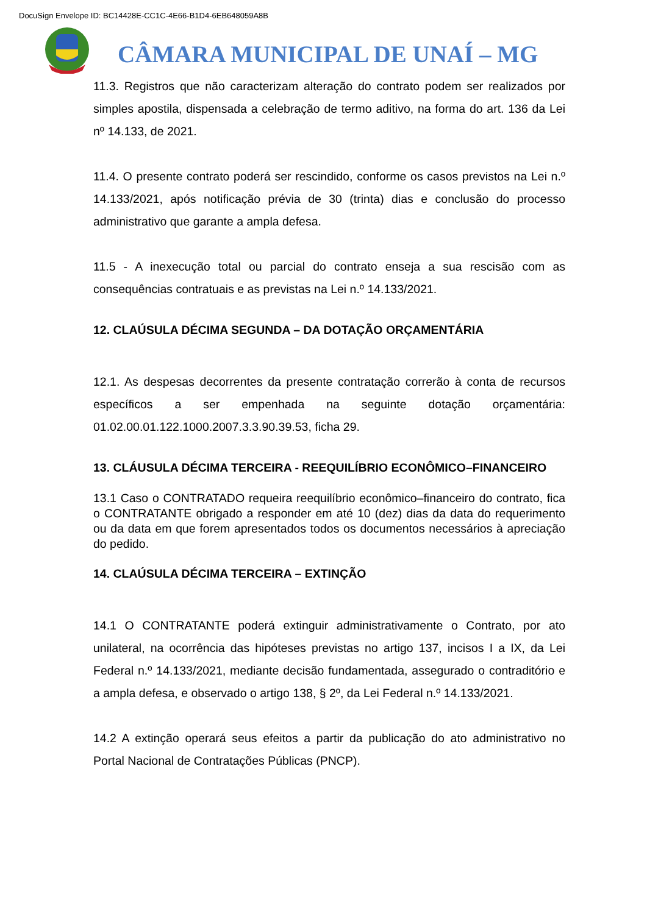DocuSign Envelope ID: BC14428E-CC1C-4E66-B1D4-6EB648059A8B
CÂMARA MUNICIPAL DE UNAÍ – MG
11.3. Registros que não caracterizam alteração do contrato podem ser realizados por simples apostila, dispensada a celebração de termo aditivo, na forma do art. 136 da Lei nº 14.133, de 2021.
11.4. O presente contrato poderá ser rescindido, conforme os casos previstos na Lei n.º 14.133/2021, após notificação prévia de 30 (trinta) dias e conclusão do processo administrativo que garante a ampla defesa.
11.5 - A inexecução total ou parcial do contrato enseja a sua rescisão com as consequências contratuais e as previstas na Lei n.º 14.133/2021.
12. CLAÚSULA DÉCIMA SEGUNDA – DA DOTAÇÃO ORÇAMENTÁRIA
12.1. As despesas decorrentes da presente contratação correrão à conta de recursos específicos a ser empenhada na seguinte dotação orçamentária: 01.02.00.01.122.1000.2007.3.3.90.39.53, ficha 29.
13. CLÁUSULA DÉCIMA TERCEIRA - REEQUILÍBRIO ECONÔMICO–FINANCEIRO
13.1 Caso o CONTRATADO requeira reequilíbrio econômico–financeiro do contrato, fica o CONTRATANTE obrigado a responder em até 10 (dez) dias da data do requerimento ou da data em que forem apresentados todos os documentos necessários à apreciação do pedido.
14. CLAÚSULA DÉCIMA TERCEIRA – EXTINÇÃO
14.1 O CONTRATANTE poderá extinguir administrativamente o Contrato, por ato unilateral, na ocorrência das hipóteses previstas no artigo 137, incisos I a IX, da Lei Federal n.º 14.133/2021, mediante decisão fundamentada, assegurado o contraditório e a ampla defesa, e observado o artigo 138, § 2º, da Lei Federal n.º 14.133/2021.
14.2 A extinção operará seus efeitos a partir da publicação do ato administrativo no Portal Nacional de Contratações Públicas (PNCP).